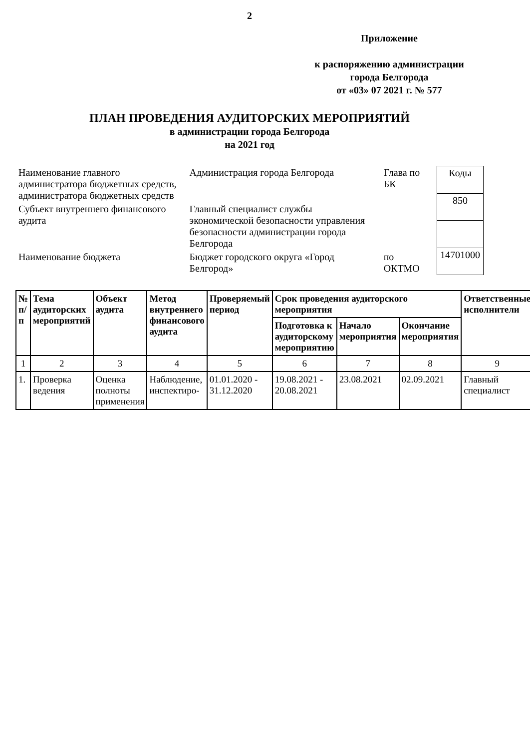2
Приложение
к распоряжению администрации
города Белгорода
от «03» 07 2021 г. № 577
ПЛАН ПРОВЕДЕНИЯ АУДИТОРСКИХ МЕРОПРИЯТИЙ
в администрации города Белгорода
на 2021 год
| Наименование главного администратора бюджетных средств, администратора бюджетных средств | Администрация города Белгорода | Глава по БК |
| Субъект внутреннего финансового аудита | Главный специалист службы экономической безопасности управления безопасности администрации города Белгорода | |
| Наименование бюджета | Бюджет городского округа «Город Белгород» | по ОКТМО |
| Коды |
| 850 |
| 14701000 |
| № п/п | Тема аудиторских мероприятий | Объект аудита | Метод внутреннего финансового аудита | Проверяемый период | Срок проведения аудиторского мероприятия | | | Ответственные исполнители |
| --- | --- | --- | --- | --- | --- | --- | --- | --- |
| | | | | | Подготовка к аудиторскому мероприятию | Начало мероприятия | Окончание мероприятия | |
| 1 | 2 | 3 | 4 | 5 | 6 | 7 | 8 | 9 |
| 1. | Проверка ведения | Оценка полноты применения | Наблюдение, инспектиро- | 01.01.2020 - 31.12.2020 | 19.08.2021 - 20.08.2021 | 23.08.2021 | 02.09.2021 | Главный специалист |